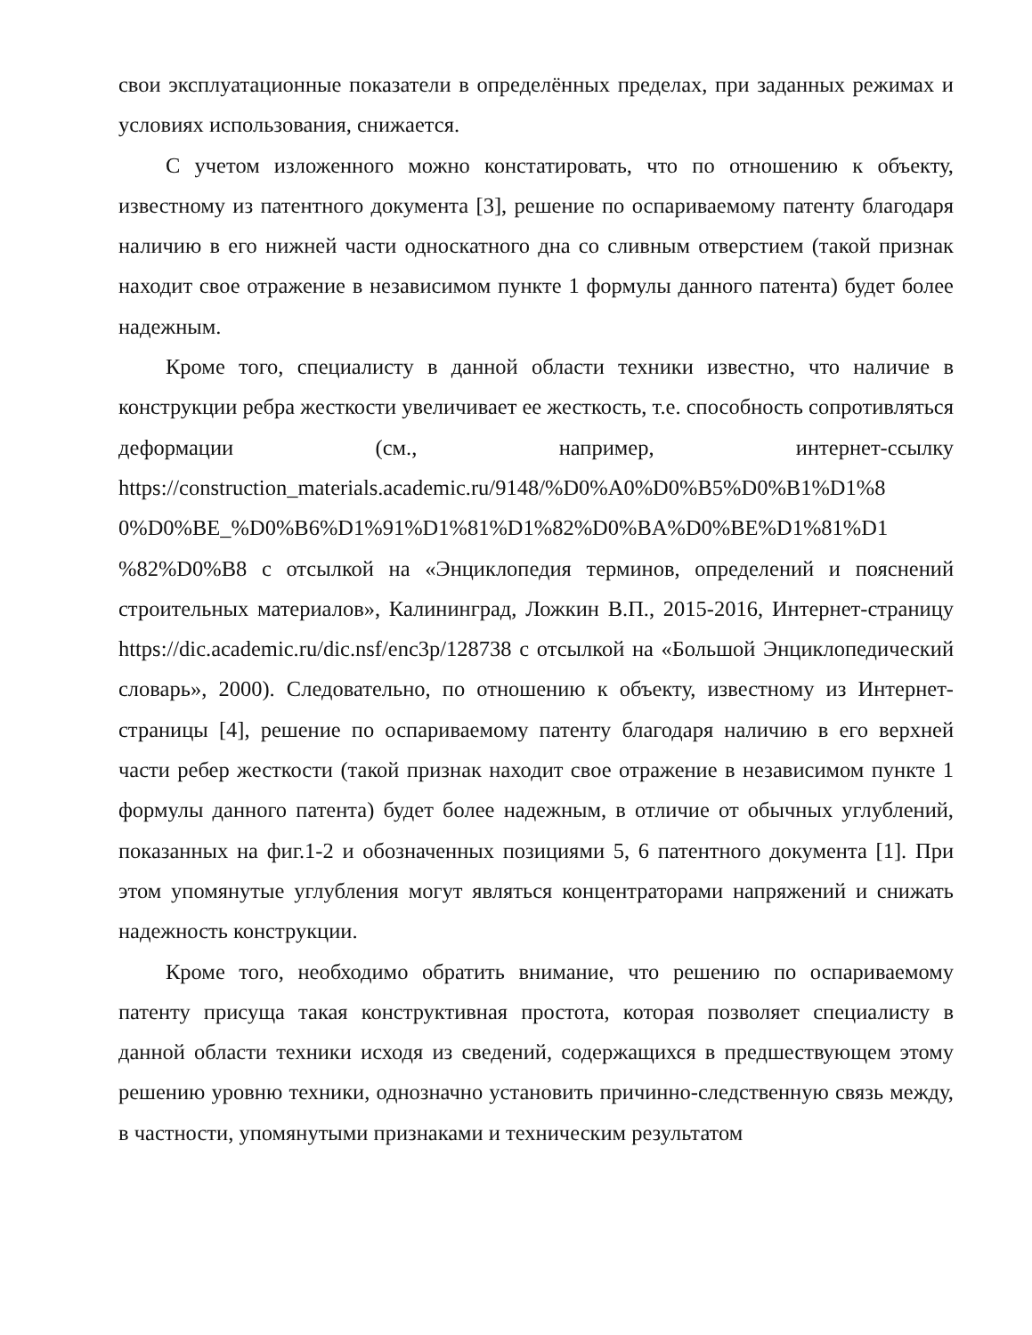свои эксплуатационные показатели в определённых пределах, при заданных режимах и условиях использования, снижается.
С учетом изложенного можно констатировать, что по отношению к объекту, известному из патентного документа [3], решение по оспариваемому патенту благодаря наличию в его нижней части односкатного дна со сливным отверстием (такой признак находит свое отражение в независимом пункте 1 формулы данного патента) будет более надежным.
Кроме того, специалисту в данной области техники известно, что наличие в конструкции ребра жесткости увеличивает ее жесткость, т.е. способность сопротивляться деформации (см., например, интернет-ссылку https://construction_materials.academic.ru/9148/%D0%A0%D0%B5%D0%B1%D1%8 0%D0%BE_%D0%B6%D1%91%D1%81%D1%82%D0%BA%D0%BE%D1%81%D1 %82%D0%B8 с отсылкой на «Энциклопедия терминов, определений и пояснений строительных материалов», Калининград, Ложкин В.П., 2015-2016, Интернет-страницу https://dic.academic.ru/dic.nsf/enc3p/128738 с отсылкой на «Большой Энциклопедический словарь», 2000). Следовательно, по отношению к объекту, известному из Интернет-страницы [4], решение по оспариваемому патенту благодаря наличию в его верхней части ребер жесткости (такой признак находит свое отражение в независимом пункте 1 формулы данного патента) будет более надежным, в отличие от обычных углублений, показанных на фиг.1-2 и обозначенных позициями 5, 6 патентного документа [1]. При этом упомянутые углубления могут являться концентраторами напряжений и снижать надежность конструкции.
Кроме того, необходимо обратить внимание, что решению по оспариваемому патенту присуща такая конструктивная простота, которая позволяет специалисту в данной области техники исходя из сведений, содержащихся в предшествующем этому решению уровню техники, однозначно установить причинно-следственную связь между, в частности, упомянутыми признаками и техническим результатом